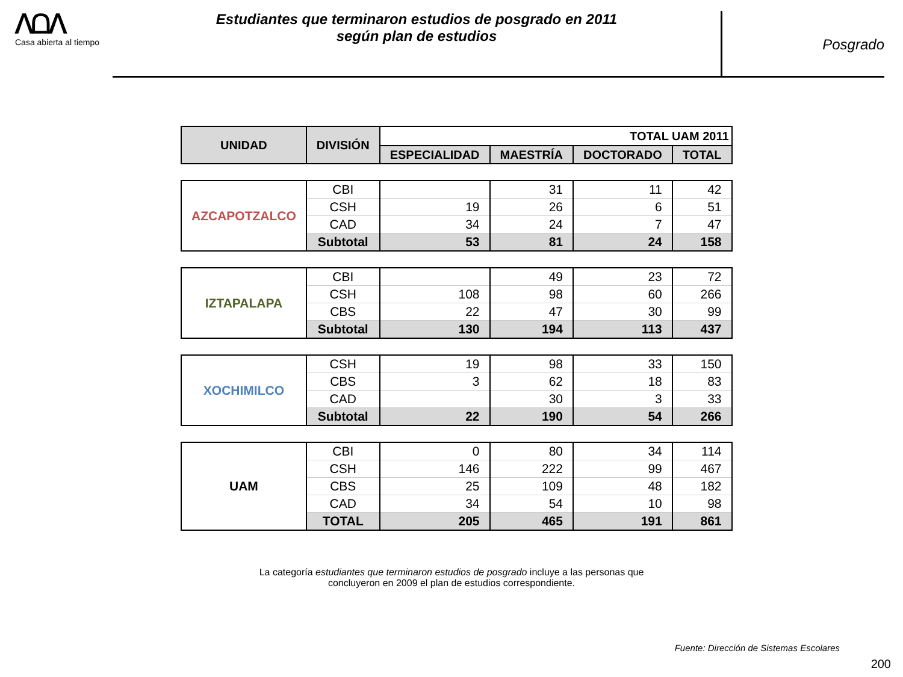ᐱᗝᐱ
Casa abierta al tiempo
Estudiantes que terminaron estudios de posgrado en 2011
según plan de estudios
Posgrado
| UNIDAD | DIVISIÓN | TOTAL UAM 2011 | | | |
| --- | --- | --- | --- | --- | --- |
| | | ESPECIALIDAD | MAESTRÍA | DOCTORADO | TOTAL |
| AZCAPOTZALCO | CBI | | 31 | 11 | 42 |
| | CSH | 19 | 26 | 6 | 51 |
| | CAD | 34 | 24 | 7 | 47 |
| | Subtotal | 53 | 81 | 24 | 158 |
| IZTAPALAPA | CBI | | 49 | 23 | 72 |
| | CSH | 108 | 98 | 60 | 266 |
| | CBS | 22 | 47 | 30 | 99 |
| | Subtotal | 130 | 194 | 113 | 437 |
| XOCHIMILCO | CSH | 19 | 98 | 33 | 150 |
| | CBS | 3 | 62 | 18 | 83 |
| | CAD | | 30 | 3 | 33 |
| | Subtotal | 22 | 190 | 54 | 266 |
| UAM | CBI | 0 | 80 | 34 | 114 |
| | CSH | 146 | 222 | 99 | 467 |
| | CBS | 25 | 109 | 48 | 182 |
| | CAD | 34 | 54 | 10 | 98 |
| | TOTAL | 205 | 465 | 191 | 861 |
La categoría estudiantes que terminaron estudios de posgrado incluye a las personas que
concluyeron en 2009 el plan de estudios correspondiente.
Fuente: Dirección de Sistemas Escolares
200